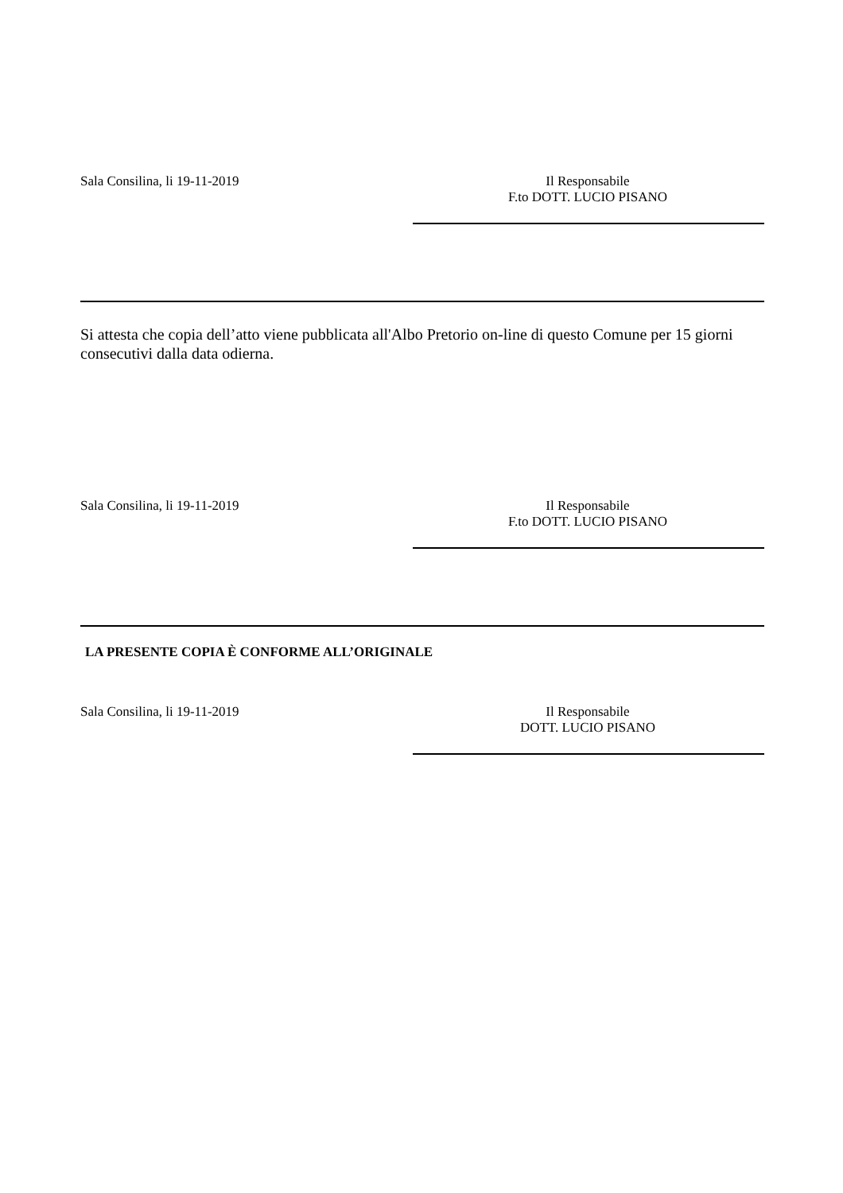Sala Consilina, li 19-11-2019 Il Responsabile
F.to DOTT. LUCIO PISANO
Si attesta che copia dell’atto viene pubblicata all'Albo Pretorio on-line di questo Comune per 15 giorni consecutivi dalla data odierna.
Sala Consilina, li 19-11-2019 Il Responsabile
F.to DOTT. LUCIO PISANO
LA PRESENTE COPIA È CONFORME ALL’ORIGINALE
Sala Consilina, li 19-11-2019 Il Responsabile
DOTT. LUCIO PISANO